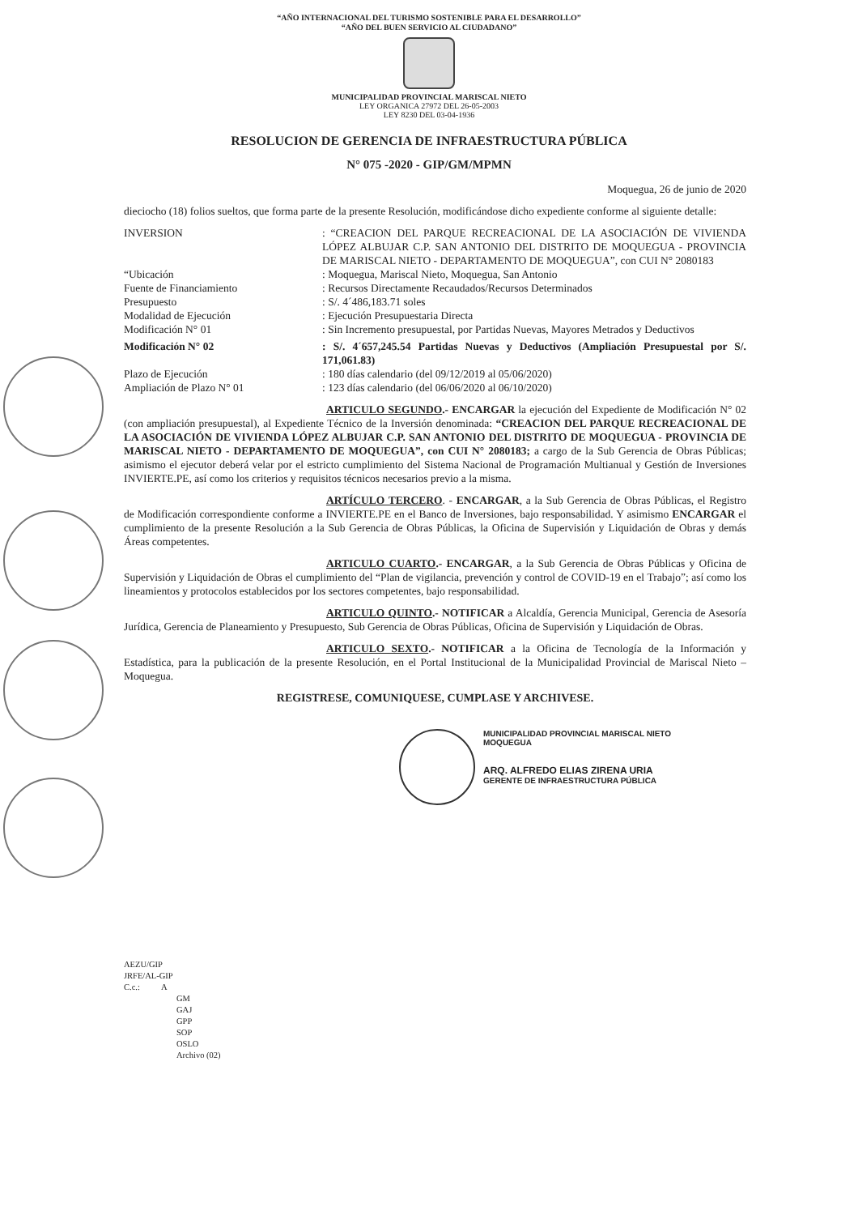“AÑO INTERNACIONAL DEL TURISMO SOSTENIBLE PARA EL DESARROLLO”
“AÑO DEL BUEN SERVICIO AL CIUDADANO”
MUNICIPALIDAD PROVINCIAL MARISCAL NIETO
LEY ORGANICA 27972 DEL 26-05-2003
LEY 8230 DEL 03-04-1936
RESOLUCION DE GERENCIA DE INFRAESTRUCTURA PÚBLICA
N° 075 -2020 - GIP/GM/MPMN
Moquegua, 26 de junio de 2020
dieciocho (18) folios sueltos, que forma parte de la presente Resolución, modificándose dicho expediente conforme al siguiente detalle:
INVERSION : “CREACION DEL PARQUE RECREACIONAL DE LA ASOCIACIÓN DE VIVIENDA LÓPEZ ALBUJAR C.P. SAN ANTONIO DEL DISTRITO DE MOQUEGUA - PROVINCIA DE MARISCAL NIETO - DEPARTAMENTO DE MOQUEGUA”, con CUI N° 2080183
“Ubicación : Moquegua, Mariscal Nieto, Moquegua, San Antonio
Fuente de Financiamiento : Recursos Directamente Recaudados/Recursos Determinados
Presupuesto : S/. 4´486,183.71 soles
Modalidad de Ejecución : Ejecución Presupuestaria Directa
Modificación N° 01 : Sin Incremento presupuestal, por Partidas Nuevas, Mayores Metrados y Deductivos
Modificación N° 02 : S/. 4´657,245.54 Partidas Nuevas y Deductivos (Ampliación Presupuestal por S/. 171,061.83)
Plazo de Ejecución : 180 días calendario (del 09/12/2019 al 05/06/2020)
Ampliación de Plazo N° 01 : 123 días calendario (del 06/06/2020 al 06/10/2020)
ARTICULO SEGUNDO.- ENCARGAR la ejecución del Expediente de Modificación N° 02 (con ampliación presupuestal), al Expediente Técnico de la Inversión denominada: “CREACION DEL PARQUE RECREACIONAL DE LA ASOCIACIÓN DE VIVIENDA LÓPEZ ALBUJAR C.P. SAN ANTONIO DEL DISTRITO DE MOQUEGUA - PROVINCIA DE MARISCAL NIETO - DEPARTAMENTO DE MOQUEGUA”, con CUI N° 2080183; a cargo de la Sub Gerencia de Obras Públicas; asimismo el ejecutor deberá velar por el estricto cumplimiento del Sistema Nacional de Programación Multianual y Gestión de Inversiones INVIERTE.PE, así como los criterios y requisitos técnicos necesarios previo a la misma.
ARTÍCULO TERCERO. - ENCARGAR, a la Sub Gerencia de Obras Públicas, el Registro de Modificación correspondiente conforme a INVIERTE.PE en el Banco de Inversiones, bajo responsabilidad. Y asimismo ENCARGAR el cumplimiento de la presente Resolución a la Sub Gerencia de Obras Públicas, la Oficina de Supervisión y Liquidación de Obras y demás Áreas competentes.
ARTICULO CUARTO.- ENCARGAR, a la Sub Gerencia de Obras Públicas y Oficina de Supervisión y Liquidación de Obras el cumplimiento del “Plan de vigilancia, prevención y control de COVID-19 en el Trabajo”; así como los lineamientos y protocolos establecidos por los sectores competentes, bajo responsabilidad.
ARTICULO QUINTO.- NOTIFICAR a Alcaldía, Gerencia Municipal, Gerencia de Asesoría Jurídica, Gerencia de Planeamiento y Presupuesto, Sub Gerencia de Obras Públicas, Oficina de Supervisión y Liquidación de Obras.
ARTICULO SEXTO.- NOTIFICAR a la Oficina de Tecnología de la Información y Estadística, para la publicación de la presente Resolución, en el Portal Institucional de la Municipalidad Provincial de Mariscal Nieto – Moquegua.
REGISTRESE, COMUNIQUESE, CUMPLASE Y ARCHIVESE.
MUNICIPALIDAD PROVINCIAL MARISCAL NIETO
MOQUEGUA
ARQ. ALFREDO ELIAS ZIRENA URIA
GERENTE DE INFRAESTRUCTURA PÚBLICA
AEZU/GIP
JRFE/AL-GIP
C.c.: A
GM
GAJ
GPP
SOP
OSLO
Archivo (02)